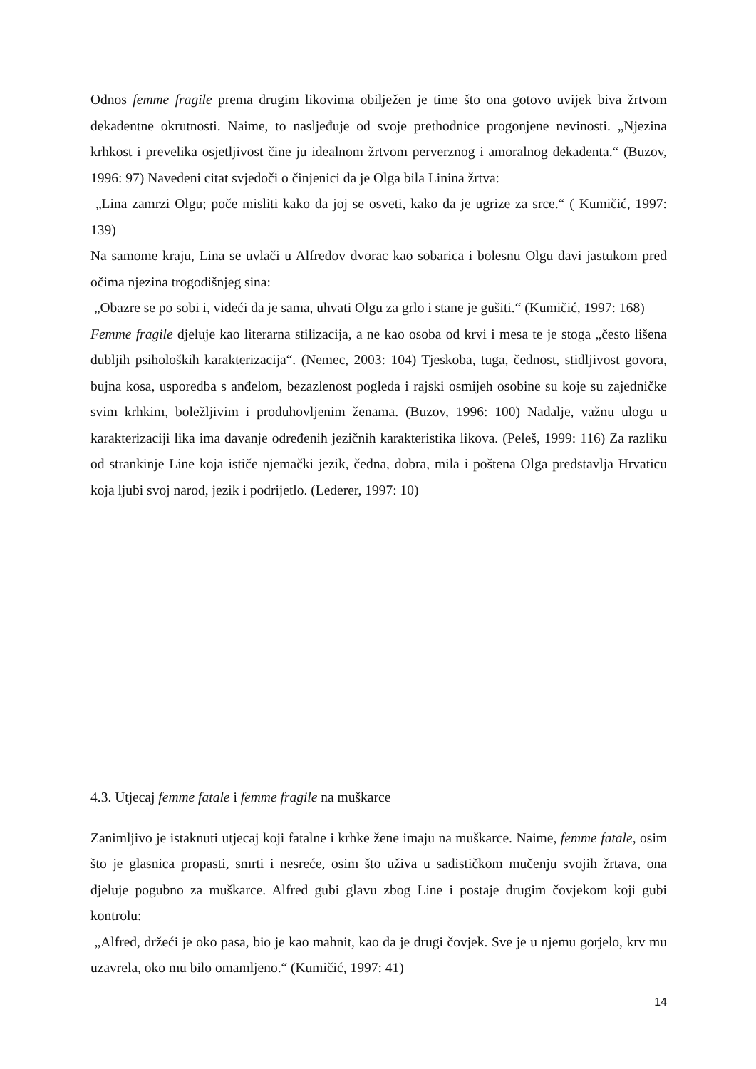Odnos femme fragile prema drugim likovima obilježen je time što ona gotovo uvijek biva žrtvom dekadentne okrutnosti. Naime, to nasljeđuje od svoje prethodnice progonjene nevinosti. „Njezina krhkost i prevelika osjetljivost čine ju idealnom žrtvom perverznog i amoralnog dekadenta.“ (Buzov, 1996: 97) Navedeni citat svjedoči o činjenici da je Olga bila Linina žrtva:
„Lina zamrzi Olgu; poče misliti kako da joj se osveti, kako da je ugrize za srce.“ ( Kumičić, 1997: 139)
Na samome kraju, Lina se uvlači u Alfredov dvorac kao sobarica i bolesnu Olgu davi jastukom pred očima njezina trogodišnjeg sina:
„Obazre se po sobi i, videći da je sama, uhvati Olgu za grlo i stane je gušiti.“ (Kumičić, 1997: 168)
Femme fragile djeluje kao literarna stilizacija, a ne kao osoba od krvi i mesa te je stoga „često lišena dubljih psiholoških karakterizacija“. (Nemec, 2003: 104) Tjeskoba, tuga, čednost, stidljivost govora, bujna kosa, usporedba s anđelom, bezazlenost pogleda i rajski osmijeh osobine su koje su zajedničke svim krhkim, boležljivim i produhovljenim ženama. (Buzov, 1996: 100) Nadalje, važnu ulogu u karakterizaciji lika ima davanje određenih jezičnih karakteristika likova. (Peleš, 1999: 116) Za razliku od strankinje Line koja ističe njemački jezik, čedna, dobra, mila i poštena Olga predstavlja Hrvaticu koja ljubi svoj narod, jezik i podrijetlo. (Lederer, 1997: 10)
4.3. Utjecaj femme fatale i femme fragile na muškarce
Zanimljivo je istaknuti utjecaj koji fatalne i krhke žene imaju na muškarce. Naime, femme fatale, osim što je glasnica propasti, smrti i nesreće, osim što uživa u sadističkom mučenju svojih žrtava, ona djeluje pogubno za muškarce. Alfred gubi glavu zbog Line i postaje drugim čovjekom koji gubi kontrolu:
„Alfred, držeći je oko pasa, bio je kao mahnit, kao da je drugi čovjek. Sve je u njemu gorjelo, krv mu uzavrela, oko mu bilo omamljeno.“ (Kumičić, 1997: 41)
14